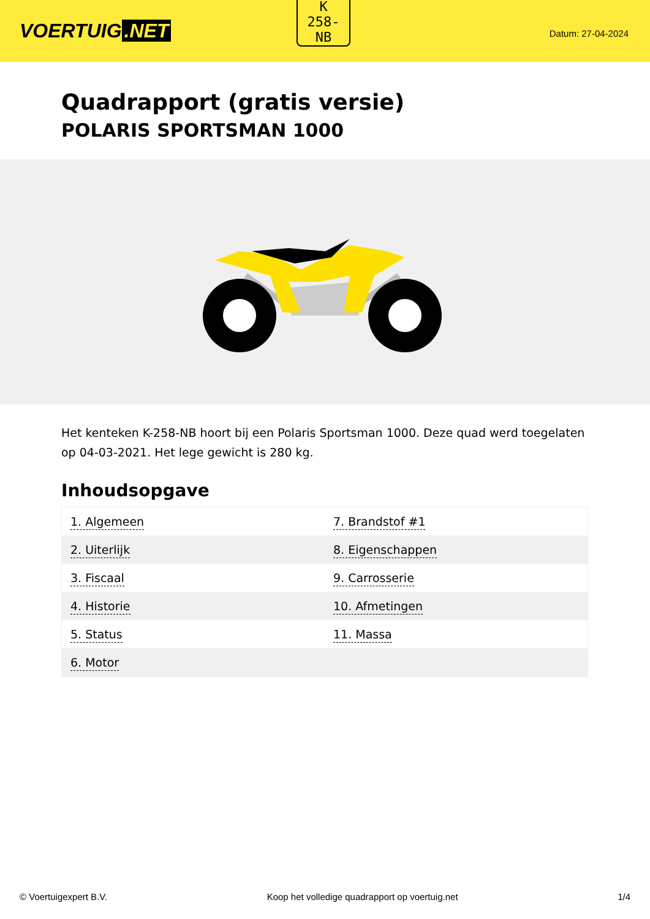VOERTUIG.NET
K
258-
NB
Datum: 27-04-2024
Quadrapport (gratis versie)
POLARIS SPORTSMAN 1000
Het kenteken K-258-NB hoort bij een Polaris Sportsman 1000. Deze quad werd toegelaten op 04-03-2021. Het lege gewicht is 280 kg.
Inhoudsopgave
| 1. Algemeen | 7. Brandstof #1 |
| 2. Uiterlijk | 8. Eigenschappen |
| 3. Fiscaal | 9. Carrosserie |
| 4. Historie | 10. Afmetingen |
| 5. Status | 11. Massa |
| 6. Motor | |
© Voertuigexpert B.V. Koop het volledige quadrapport op voertuig.net 1/4